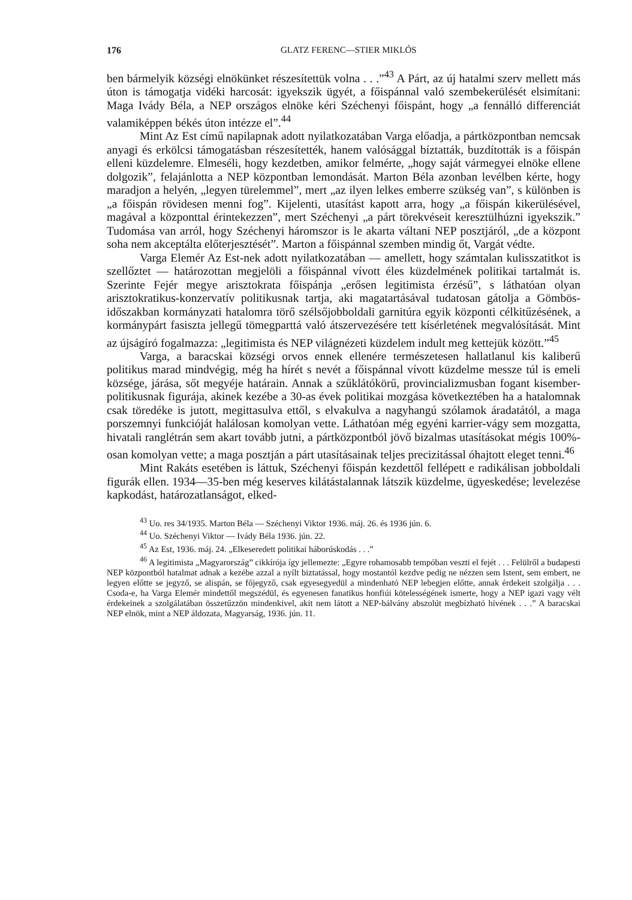176 GLATZ FERENC—STIER MIKLÓS
ben bármelyik községi elnökünket részesítettük volna . . .”<sup>43</sup> A Párt, az új hatalmi szerv mellett más úton is támogatja vidéki harcosát: igyekszik ügyét, a főispánnal való szembekerülését elsimítani: Maga Ivády Béla, a NEP országos elnöke kéri Széchenyi főispánt, hogy „a fennálló differenciát valamiképpen békés úton intézze el”.<sup>44</sup>
Mint Az Est című napilapnak adott nyilatkozatában Varga előadja, a pártközpontban nemcsak anyagi és erkölcsi támogatásban részesítették, hanem valósággal bíztatták, buzdították is a főispán elleni küzdelemre. Elmeséli, hogy kezdetben, amikor felmérte, „hogy saját vármegyei elnöke ellene dolgozik”, felajánlotta a NEP központban lemondását. Marton Béla azonban levélben kérte, hogy maradjon a helyén, „legyen türelemmel”, mert „az ilyen lelkes emberre szükség van”, s különben is „a főispán rövidesen menni fog”. Kijelenti, utasítást kapott arra, hogy „a főispán kikerülésével, magával a központtal érintekezzen”, mert Széchenyi „a párt törekvéseit keresztülhúzni igyekszik.” Tudomása van arról, hogy Széchenyi háromszor is le akarta váltani NEP posztjáról, „de a központ soha nem akceptálta előterjesztését”. Marton a főispánnal szemben mindig őt, Vargát védte.
Varga Elemér Az Est-nek adott nyilatkozatában — amellett, hogy számtalan kulisszatitkot is szellőztet — határozottan megjelöli a főispánnal vívott éles küzdelmének politikai tartalmát is. Szerinte Fejér megye arisztokrata főispánja „erősen legitimista érzésű”, s láthatóan olyan arisztokratikus-konzervatív politikusnak tartja, aki magatartásával tudatosan gátolja a Gömbös-időszakban kormányzati hatalomra törő szélsőjobboldali garnitúra egyik központi célkitűzésének, a kormánypárt fasiszta jellegű tömegparttá való átszervezésére tett kísérletének megvalósítását. Mint az újságíró fogalmazza: „legitimista és NEP világnézeti küzdelem indult meg kettejük között.”<sup>45</sup>
Varga, a baracskai községi orvos ennek ellenére természetesen hallatlanul kis kaliberű politikus marad mindvégig, még ha hírét s nevét a főispánnal vívott küzdelme messze túl is emeli községe, járása, sőt megyéje határain. Annak a szűklátókörű, provincializmusban fogant kisember-politikusnak figurája, akinek kezébe a 30-as évek politikai mozgása következtében ha a hatalomnak csak töredéke is jutott, megittasulva ettől, s elvakulva a nagyhangú szólamok áradatától, a maga porszemnyi funkcióját halálosan komolyan vette. Láthatóan még egyéni karrier-vágy sem mozgatta, hivatali ranglétrán sem akart tovább jutni, a pártközpontból jövő bizalmas utasításokat mégis 100%-osan komolyan vette; a maga posztján a párt utasításainak teljes precizitással óhajtott eleget tenni.<sup>46</sup>
Mint Rakáts esetében is láttuk, Széchenyi főispán kezdettől fellépett e radikálisan jobboldali figurák ellen. 1934—35-ben még keserves kilátástalannak látszik küzdelme, ügyeskedése; levelezése kapkodást, határozatlanságot, elked-
<sup>43</sup> Uo. res 34/1935. Marton Béla — Széchenyi Viktor 1936. máj. 26. és 1936 jún. 6.
<sup>44</sup> Uo. Széchenyi Viktor — Ivády Béla 1936. jún. 22.
<sup>45</sup> Az Est, 1936. máj. 24. „Elkeseredett politikai háborúskodás . . .”
<sup>46</sup> A legitimista „Magyarország” cikkírója így jellemezte: „Egyre rohamosabb tempóban veszti el fejét . . . Felülről a budapesti NEP központból hatalmat adnak a kezébe azzal a nyílt biztatással, hogy mostantól kezdve pedig ne nézzen sem Istent, sem embert, ne legyen előtte se jegyző, se alispán, se főjegyző, csak egyesegyedül a mindenható NEP lebegjen előtte, annak érdekeit szolgálja . . . Csoda-e, ha Varga Elemér mindettől megszédül, és egyenesen fanatikus honfiúi kötelességének ismerte, hogy a NEP igazi vagy vélt érdekeinek a szolgálatában összetűzzön mindenkivel, akit nem látott a NEP-bálvány abszolút megbízható hívének . . .” A baracskai NEP elnök, mint a NEP áldozata, Magyarság, 1936. jún. 11.